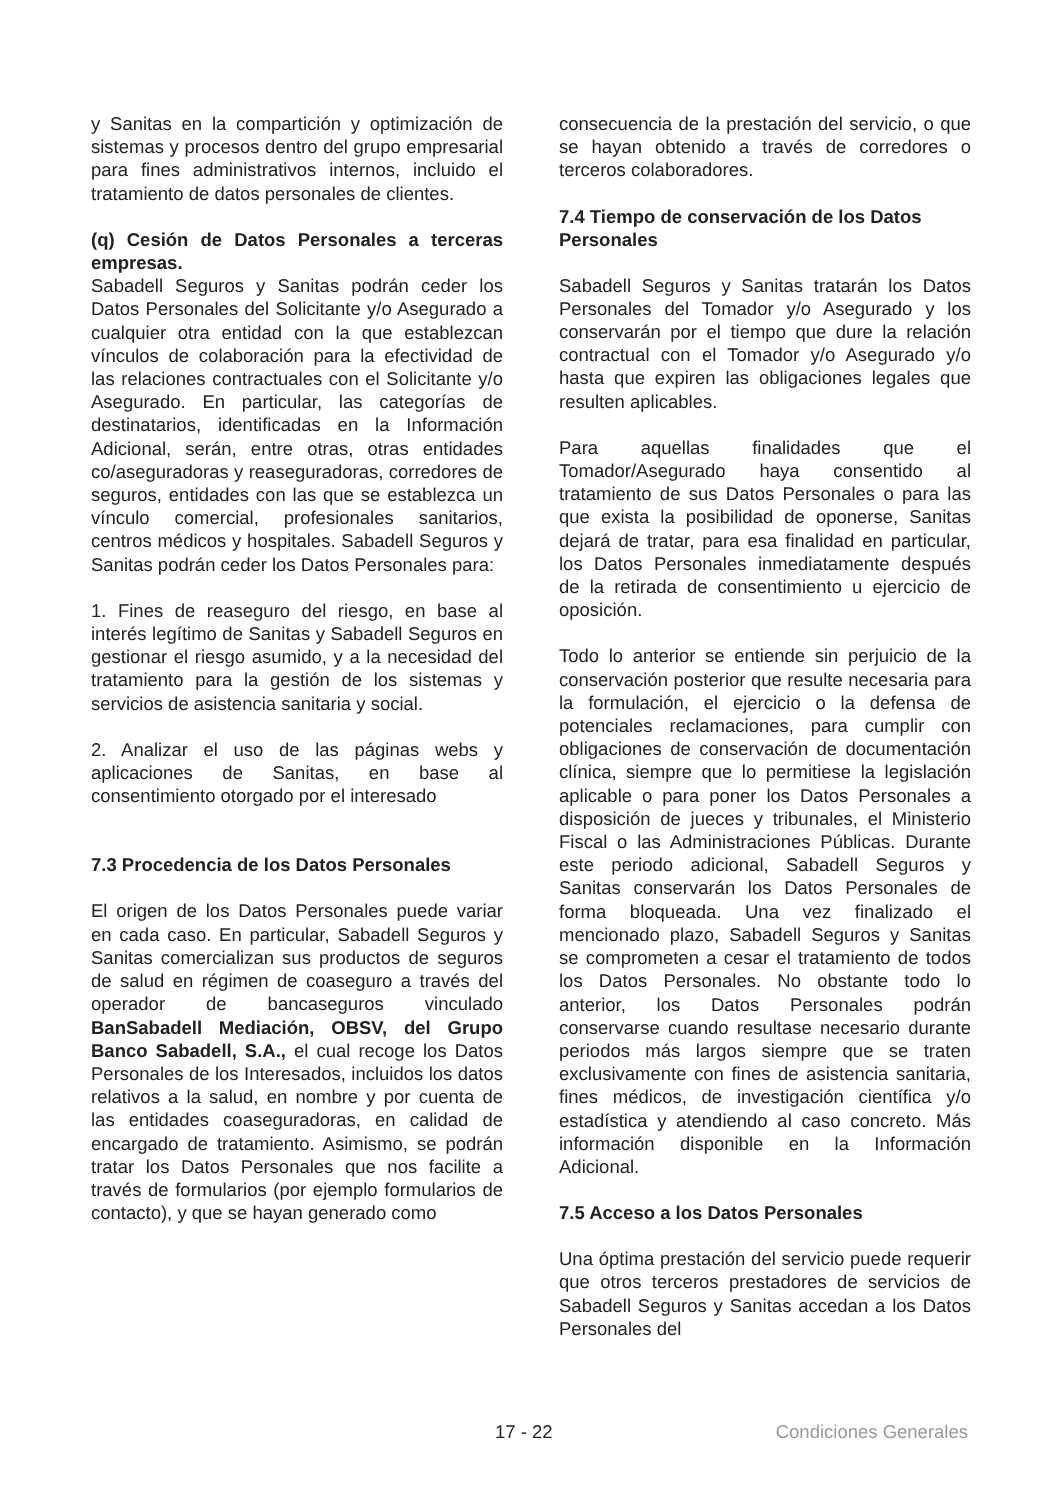y Sanitas en la compartición y optimización de sistemas y procesos dentro del grupo empresarial para fines administrativos internos, incluido el tratamiento de datos personales de clientes.
(q) Cesión de Datos Personales a terceras empresas.
Sabadell Seguros y Sanitas podrán ceder los Datos Personales del Solicitante y/o Asegurado a cualquier otra entidad con la que establezcan vínculos de colaboración para la efectividad de las relaciones contractuales con el Solicitante y/o Asegurado. En particular, las categorías de destinatarios, identificadas en la Información Adicional, serán, entre otras, otras entidades co/aseguradoras y reaseguradoras, corredores de seguros, entidades con las que se establezca un vínculo comercial, profesionales sanitarios, centros médicos y hospitales. Sabadell Seguros y Sanitas podrán ceder los Datos Personales para:
1. Fines de reaseguro del riesgo, en base al interés legítimo de Sanitas y Sabadell Seguros en gestionar el riesgo asumido, y a la necesidad del tratamiento para la gestión de los sistemas y servicios de asistencia sanitaria y social.
2. Analizar el uso de las páginas webs y aplicaciones de Sanitas, en base al consentimiento otorgado por el interesado
7.3 Procedencia de los Datos Personales
El origen de los Datos Personales puede variar en cada caso. En particular, Sabadell Seguros y Sanitas comercializan sus productos de seguros de salud en régimen de coaseguro a través del operador de bancaseguros vinculado BanSabadell Mediación, OBSV, del Grupo Banco Sabadell, S.A., el cual recoge los Datos Personales de los Interesados, incluidos los datos relativos a la salud, en nombre y por cuenta de las entidades coaseguradoras, en calidad de encargado de tratamiento. Asimismo, se podrán tratar los Datos Personales que nos facilite a través de formularios (por ejemplo formularios de contacto), y que se hayan generado como
consecuencia de la prestación del servicio, o que se hayan obtenido a través de corredores o terceros colaboradores.
7.4 Tiempo de conservación de los Datos Personales
Sabadell Seguros y Sanitas tratarán los Datos Personales del Tomador y/o Asegurado y los conservarán por el tiempo que dure la relación contractual con el Tomador y/o Asegurado y/o hasta que expiren las obligaciones legales que resulten aplicables.
Para aquellas finalidades que el Tomador/Asegurado haya consentido al tratamiento de sus Datos Personales o para las que exista la posibilidad de oponerse, Sanitas dejará de tratar, para esa finalidad en particular, los Datos Personales inmediatamente después de la retirada de consentimiento u ejercicio de oposición.
Todo lo anterior se entiende sin perjuicio de la conservación posterior que resulte necesaria para la formulación, el ejercicio o la defensa de potenciales reclamaciones, para cumplir con obligaciones de conservación de documentación clínica, siempre que lo permitiese la legislación aplicable o para poner los Datos Personales a disposición de jueces y tribunales, el Ministerio Fiscal o las Administraciones Públicas. Durante este periodo adicional, Sabadell Seguros y Sanitas conservarán los Datos Personales de forma bloqueada. Una vez finalizado el mencionado plazo, Sabadell Seguros y Sanitas se comprometen a cesar el tratamiento de todos los Datos Personales. No obstante todo lo anterior, los Datos Personales podrán conservarse cuando resultase necesario durante periodos más largos siempre que se traten exclusivamente con fines de asistencia sanitaria, fines médicos, de investigación científica y/o estadística y atendiendo al caso concreto. Más información disponible en la Información Adicional.
7.5 Acceso a los Datos Personales
Una óptima prestación del servicio puede requerir que otros terceros prestadores de servicios de Sabadell Seguros y Sanitas accedan a los Datos Personales del
17 - 22 Condiciones Generales